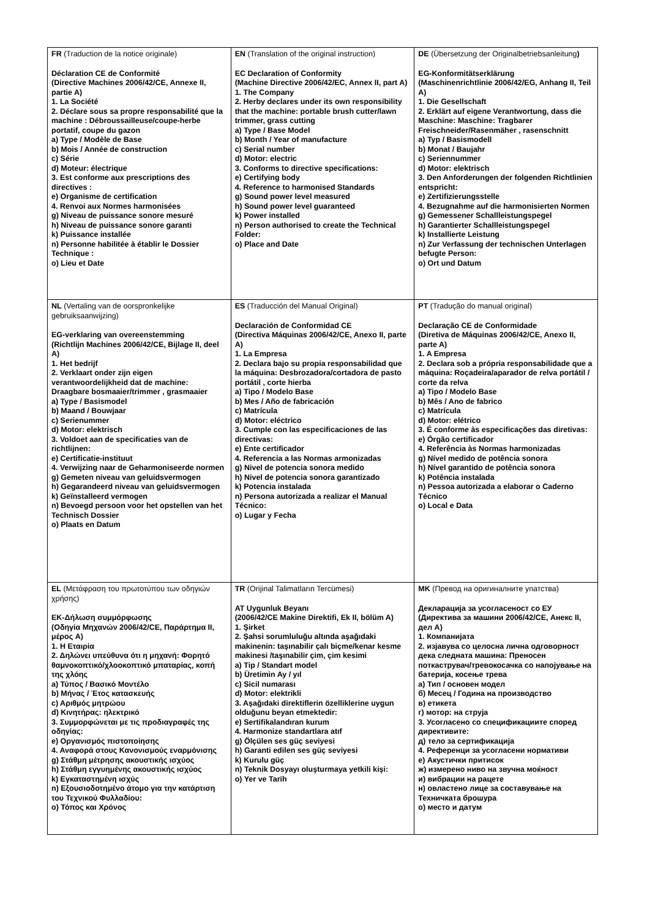| FR (Traduction de la notice originale) Déclaration CE de Conformité (Directive Machines 2006/42/CE, Annexe II, partie A) 1. La Société 2. Déclare sous sa propre responsabilité que la machine : Débroussailleuse/coupe-herbe portatif, coupe du gazon a) Type / Modèle de Base b) Mois / Année de construction c) Série d) Moteur: électrique 3. Est conforme aux prescriptions des directives : e) Organisme de certification 4. Renvoi aux Normes harmonisées g) Niveau de puissance sonore mesuré h) Niveau de puissance sonore garanti k) Puissance installée n) Personne habilitée à établir le Dossier Technique : o) Lieu et Date | EN (Translation of the original instruction) EC Declaration of Conformity (Machine Directive 2006/42/EC, Annex II, part A) 1. The Company 2. Herby declares under its own responsibility that the machine: portable brush cutter/lawn trimmer, grass cutting a) Type / Base Model b) Month / Year of manufacture c) Serial number d) Motor: electric 3. Conforms to directive specifications: e) Certifying body 4. Reference to harmonised Standards g) Sound power level measured h) Sound power level guaranteed k) Power installed n) Person authorised to create the Technical Folder: o) Place and Date | DE (Übersetzung der Originalbetriebsanleitung ) EG-Konformitätserklärung (Maschinenrichtlinie 2006/42/EG, Anhang II, Teil A) 1. Die Gesellschaft 2. Erklärt auf eigene Verantwortung, dass die Maschine: Maschine: Tragbarer Freischneider/Rasenmäher , rasenschnitt a) Typ / Basismodell b) Monat / Baujahr c) Seriennummer d) Motor: elektrisch 3. Den Anforderungen der folgenden Richtlinien entspricht: e) Zertifizierungsstelle 4. Bezugnahme auf die harmonisierten Normen g) Gemessener Schallleistungspegel h) Garantierter Schallleistungspegel k) Installierte Leistung n) Zur Verfassung der technischen Unterlagen befugte Person: o) Ort und Datum |
| NL (Vertaling van de oorspronkelijke gebruiksaanwijzing) EG-verklaring van overeenstemming (Richtlijn Machines 2006/42/CE, Bijlage II, deel A) 1. Het bedrijf 2. Verklaart onder zijn eigen verantwoordelijkheid dat de machine: Draagbare bosmaaier/trimmer , grasmaaier a) Type / Basismodel b) Maand / Bouwjaar c) Serienummer d) Motor: elektrisch 3. Voldoet aan de specificaties van de richtlijnen: e) Certificatie-instituut 4. Verwijzing naar de Geharmoniseerde normen g) Gemeten niveau van geluidsvermogen h) Gegarandeerd niveau van geluidsvermogen k) Geïnstalleerd vermogen n) Bevoegd persoon voor het opstellen van het Technisch Dossier o) Plaats en Datum | ES (Traducción del Manual Original) Declaración de Conformidad CE (Directiva Máquinas 2006/42/CE, Anexo II, parte A) 1. La Empresa 2. Declara bajo su propia responsabilidad que la máquina: Desbrozadora/cortadora de pasto portátil , corte hierba a) Tipo / Modelo Base b) Mes / Año de fabricación c) Matrícula d) Motor: eléctrico 3. Cumple con las especificaciones de las directivas: e) Ente certificador 4. Referencia a las Normas armonizadas g) Nivel de potencia sonora medido h) Nivel de potencia sonora garantizado k) Potencia instalada n) Persona autorizada a realizar el Manual Técnico: o) Lugar y Fecha | PT (Tradução do manual original) Declaração CE de Conformidade (Diretiva de Máquinas 2006/42/CE, Anexo II, parte A) 1. A Empresa 2. Declara sob a própria responsabilidade que a máquina: Roçadeira/aparador de relva portátil / corte da relva a) Tipo / Modelo Base b) Mês / Ano de fabrico c) Matrícula d) Motor: elétrico 3. É conforme às especificações das diretivas: e) Órgão certificador 4. Referência às Normas harmonizadas g) Nível medido de potência sonora h) Nível garantido de potência sonora k) Potência instalada n) Pessoa autorizada a elaborar o Caderno Técnico o) Local e Data |
| EL (Μετάφραση του πρωτοτύπου των οδηγιών χρήσης) ΕΚ-Δήλωση συμμόρφωσης (Οδηγία Μηχανών 2006/42/CE, Παράρτημα II, μέρος A) 1. Η Εταιρία 2. Δηλώνει υπεύθυνα ότι η μηχανή: Φορητό θαμνοκοπτικό/χλοοκοπτικό μπαταρίας, κοπή της χλόης a) Τύπος / Βασικό Μοντέλο b) Μήνας / Έτος κατασκευής c) Αριθμός μητρώου d) Κινητήρας: ηλεκτρικό 3. Συμμορφώνεται με τις προδιαγραφές της οδηγίας: e) Οργανισμός πιστοποίησης 4. Αναφορά στους Κανονισμούς εναρμόνισης g) Στάθμη μέτρησης ακουστικής ισχύος h) Στάθμη εγγυημένης ακουστικής ισχύος k) Εγκαταστημένη ισχύς n) Εξουσιοδοτημένο άτομο για την κατάρτιση του Τεχνικού Φυλλαδίου: o) Τόπος και Χρόνος | TR (Orijinal Talimatların Tercümesi) AT Uygunluk Beyanı (2006/42/CE Makine Direktifi, Ek II, bölüm A) 1. Şirket 2. Şahsi sorumluluğu altında aşağıdaki makinenin: taşınabilir çalı biçme/kenar kesme makinesi /taşınabilir çim, çim kesimi a) Tip / Standart model b) Üretimin Ay / yıl c) Sicil numarası d) Motor: elektrikli 3. Aşağıdaki direktiflerin özelliklerine uygun olduğunu beyan etmektedir: e) Sertifikalandıran kurum 4. Harmonize standartlara atıf g) Ölçülen ses güç seviyesi h) Garanti edilen ses güç seviyesi k) Kurulu güç n) Teknik Dosyayı oluşturmaya yetkili kişi: o) Yer ve Tarih | MK (Превод на оригиналните упатства) Декларација за усогласеност со ЕУ (Директива за машини 2006/42/CE, Анекс II, дел А) 1. Компанијата 2. изјавува со целосна лична одговорност дека следната машина: Преносен поткаструвач/тревокосачка со напојување на батерија, косење трева а) Тип / основен модел б) Месец / Година на производство в) етикета г) мотор: на струја 3. Усогласено со спецификациите според директивите: д) тело за сертификација 4. Референци за усогласени нормативи е) Акустички притисок ж) измерено ниво на звучна моќност и) вибрации на рацете н) овластено лице за составување на Техничката брошура о) место и датум |